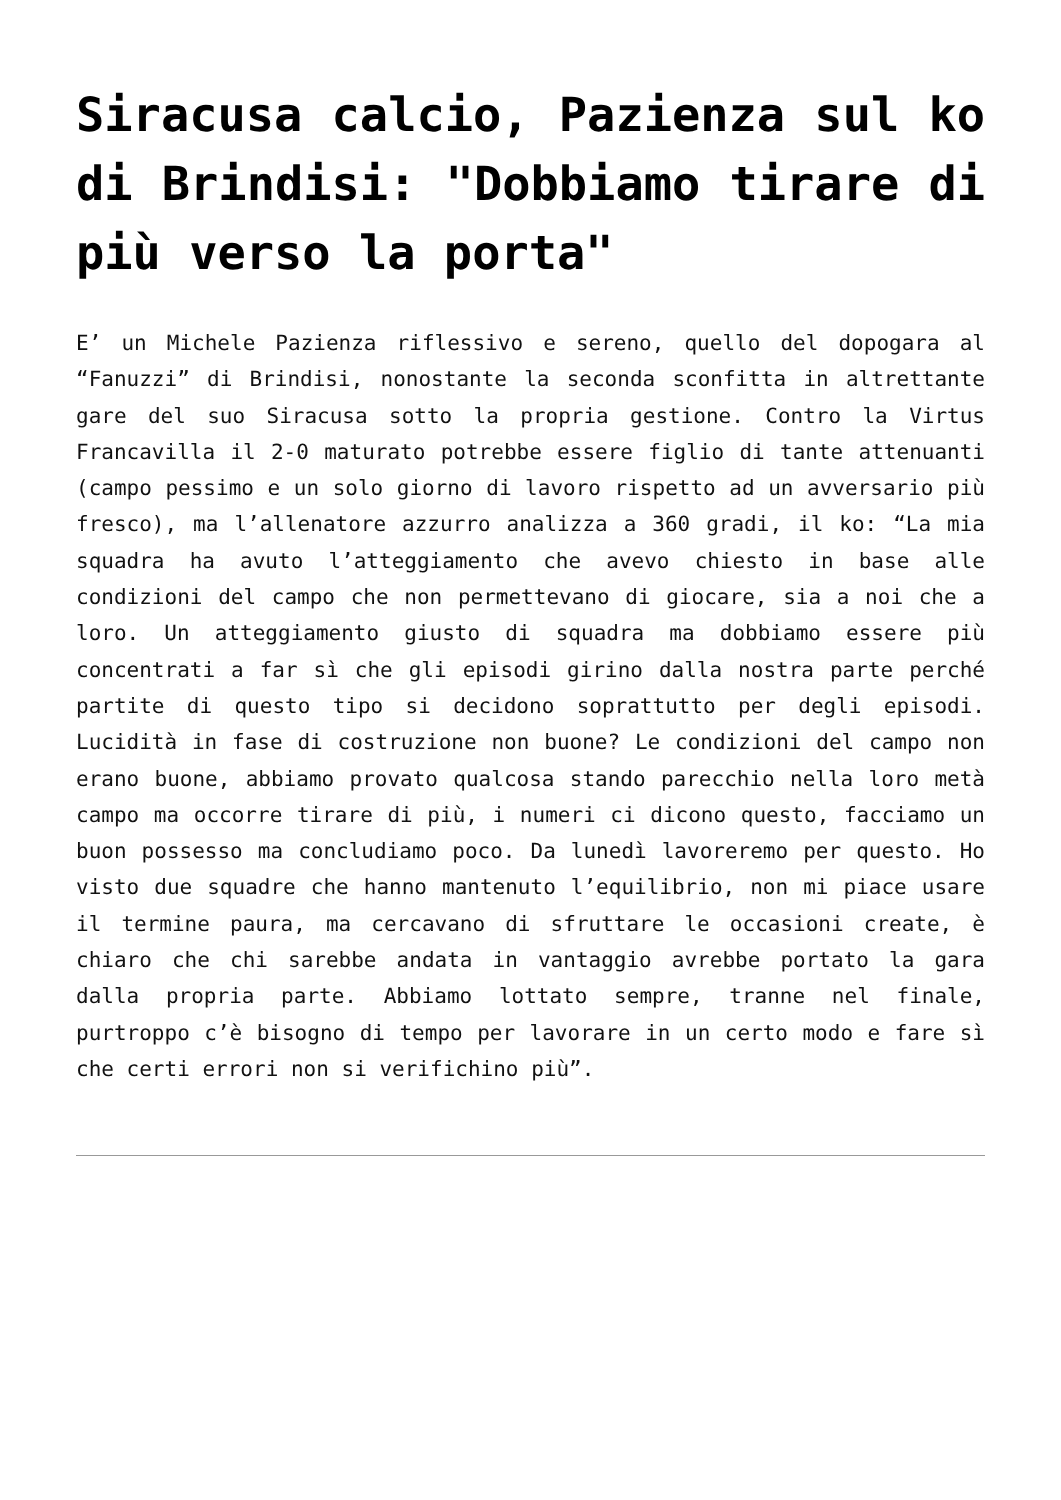Siracusa calcio, Pazienza sul ko di Brindisi: "Dobbiamo tirare di più verso la porta"
E’ un Michele Pazienza riflessivo e sereno, quello del dopogara al “Fanuzzi” di Brindisi, nonostante la seconda sconfitta in altrettante gare del suo Siracusa sotto la propria gestione. Contro la Virtus Francavilla il 2-0 maturato potrebbe essere figlio di tante attenuanti (campo pessimo e un solo giorno di lavoro rispetto ad un avversario più fresco), ma l’allenatore azzurro analizza a 360 gradi, il ko: “La mia squadra ha avuto l’atteggiamento che avevo chiesto in base alle condizioni del campo che non permettevano di giocare, sia a noi che a loro. Un atteggiamento giusto di squadra ma dobbiamo essere più concentrati a far sì che gli episodi girino dalla nostra parte perché partite di questo tipo si decidono soprattutto per degli episodi. Lucidità in fase di costruzione non buone? Le condizioni del campo non erano buone, abbiamo provato qualcosa stando parecchio nella loro metà campo ma occorre tirare di più, i numeri ci dicono questo, facciamo un buon possesso ma concludiamo poco. Da lunedì lavoreremo per questo. Ho visto due squadre che hanno mantenuto l’equilibrio, non mi piace usare il termine paura, ma cercavano di sfruttare le occasioni create, è chiaro che chi sarebbe andata in vantaggio avrebbe portato la gara dalla propria parte. Abbiamo lottato sempre, tranne nel finale, purtroppo c’è bisogno di tempo per lavorare in un certo modo e fare sì che certi errori non si verifichino più”.